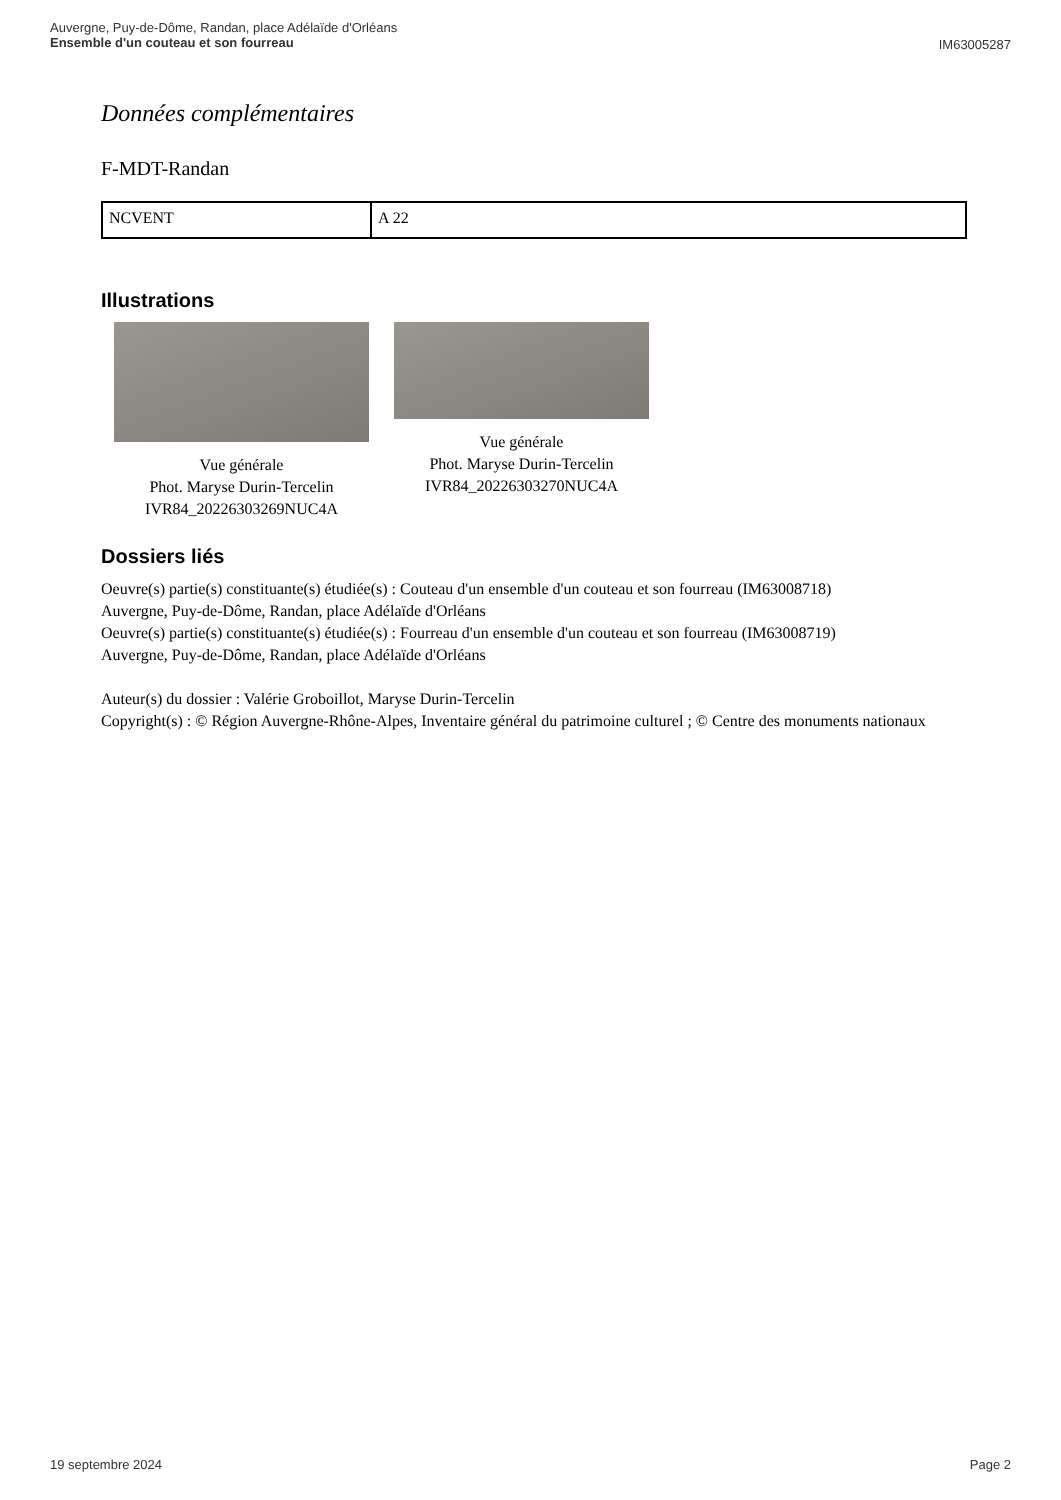Auvergne, Puy-de-Dôme, Randan, place Adélaïde d'Orléans
Ensemble d'un couteau et son fourreau
IM63005287
Données complémentaires
F-MDT-Randan
| NCVENT | A 22 |
Illustrations
Vue générale
Phot. Maryse Durin-Tercelin
IVR84_20226303269NUC4A
Vue générale
Phot. Maryse Durin-Tercelin
IVR84_20226303270NUC4A
Dossiers liés
Oeuvre(s) partie(s) constituante(s) étudiée(s) : Couteau d'un ensemble d'un couteau et son fourreau (IM63008718)
Auvergne, Puy-de-Dôme, Randan, place Adélaïde d'Orléans
Oeuvre(s) partie(s) constituante(s) étudiée(s) : Fourreau d'un ensemble d'un couteau et son fourreau (IM63008719)
Auvergne, Puy-de-Dôme, Randan, place Adélaïde d'Orléans
Auteur(s) du dossier : Valérie Groboillot, Maryse Durin-Tercelin
Copyright(s) : © Région Auvergne-Rhône-Alpes, Inventaire général du patrimoine culturel ; © Centre des monuments nationaux
19 septembre 2024 Page 2